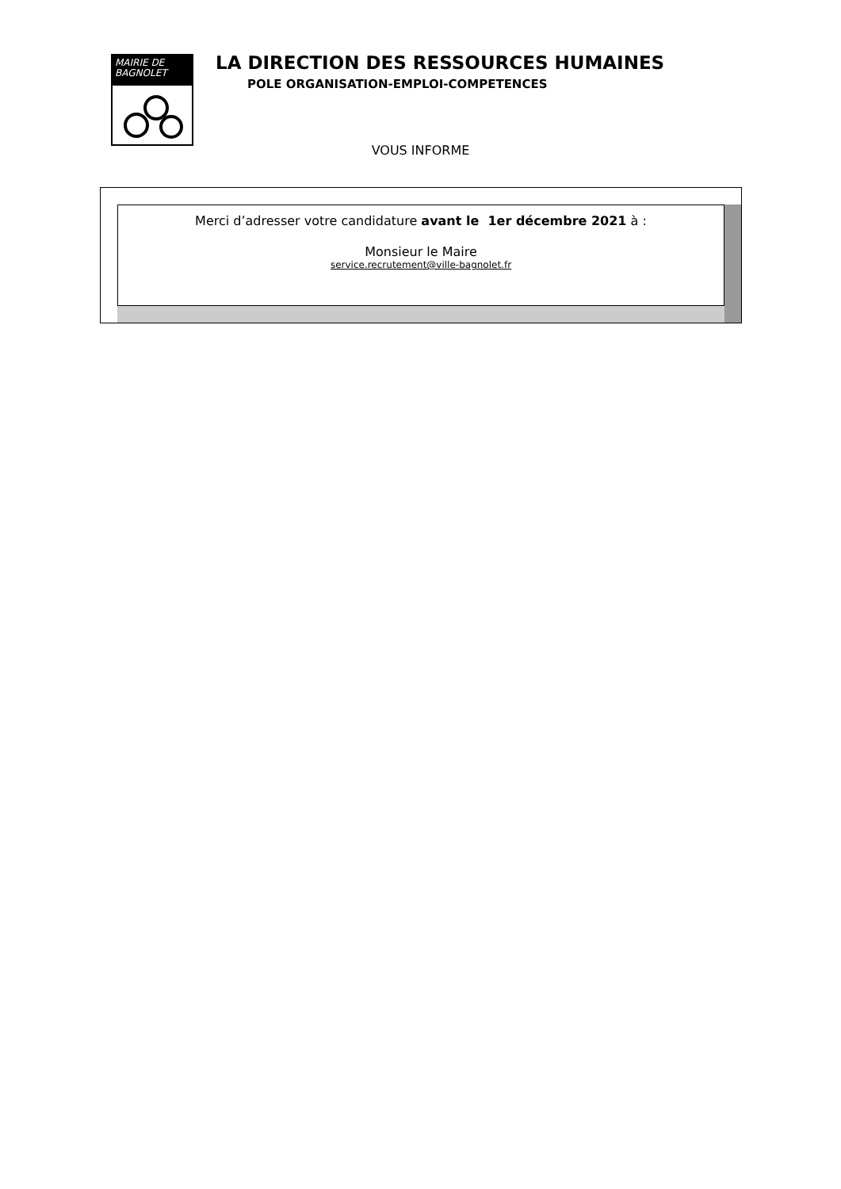MAIRIE DE BAGNOLET
LA DIRECTION DES RESSOURCES HUMAINES
POLE ORGANISATION-EMPLOI-COMPETENCES
VOUS INFORME
Merci d’adresser votre candidature avant le 1er décembre 2021 à :
Monsieur le Maire
service.recrutement@ville-bagnolet.fr